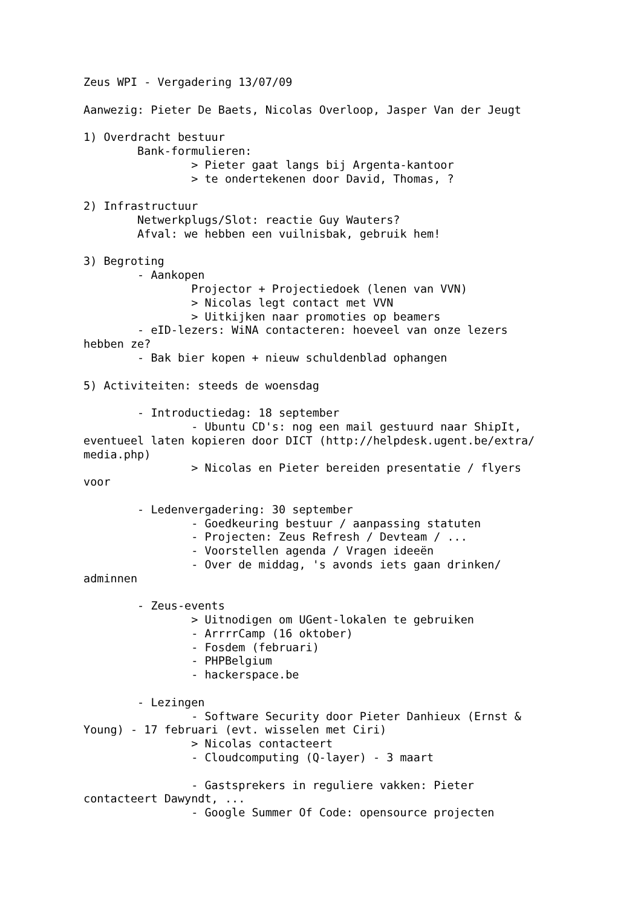Zeus WPI - Vergadering 13/07/09

Aanwezig: Pieter De Baets, Nicolas Overloop, Jasper Van der Jeugt

1) Overdracht bestuur
        Bank-formulieren:
                > Pieter gaat langs bij Argenta-kantoor
                > te ondertekenen door David, Thomas, ?

2) Infrastructuur
        Netwerkplugs/Slot: reactie Guy Wauters?
        Afval: we hebben een vuilnisbak, gebruik hem!

3) Begroting
        - Aankopen
                Projector + Projectiedoek (lenen van VVN)
                > Nicolas legt contact met VVN
                > Uitkijken naar promoties op beamers
        - eID-lezers: WiNA contacteren: hoeveel van onze lezers
hebben ze?
        - Bak bier kopen + nieuw schuldenblad ophangen

5) Activiteiten: steeds de woensdag

        - Introductiedag: 18 september
                - Ubuntu CD's: nog een mail gestuurd naar ShipIt,
eventueel laten kopieren door DICT (http://helpdesk.ugent.be/extra/
media.php)
                > Nicolas en Pieter bereiden presentatie / flyers
voor

        - Ledenvergadering: 30 september
                - Goedkeuring bestuur / aanpassing statuten
                - Projecten: Zeus Refresh / Devteam / ...
                - Voorstellen agenda / Vragen ideeën
                - Over de middag, 's avonds iets gaan drinken/
adminnen

        - Zeus-events
                > Uitnodigen om UGent-lokalen te gebruiken
                - ArrrrCamp (16 oktober)
                - Fosdem (februari)
                - PHPBelgium
                - hackerspace.be

        - Lezingen
                - Software Security door Pieter Danhieux (Ernst &
Young) - 17 februari (evt. wisselen met Ciri)
                > Nicolas contacteert
                - Cloudcomputing (Q-layer) - 3 maart

                - Gastsprekers in reguliere vakken: Pieter
contacteert Dawyndt, ...
                - Google Summer Of Code: opensource projecten